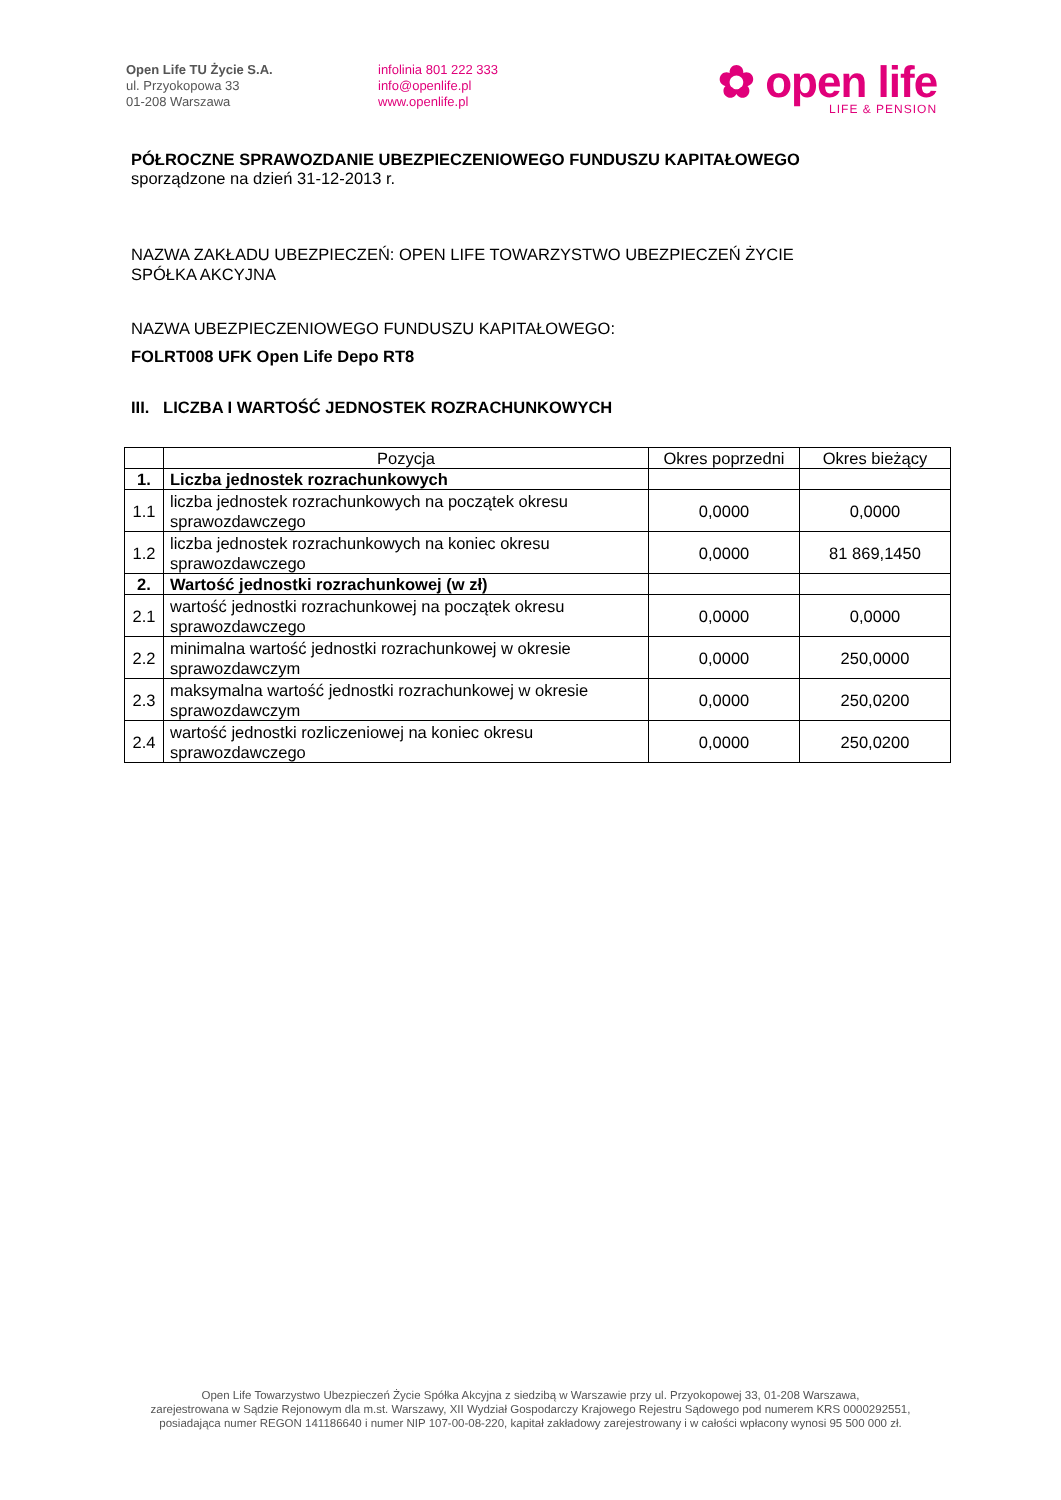Open Life TU Życie S.A.
ul. Przyokopowa 33
01-208 Warszawa
infolinia 801 222 333
info@openlife.pl
www.openlife.pl
✿ open life
LIFE & PENSION
PÓŁROCZNE SPRAWOZDANIE UBEZPIECZENIOWEGO FUNDUSZU KAPITAŁOWEGO
sporządzone na dzień 31-12-2013 r.
NAZWA ZAKŁADU UBEZPIECZEŃ: OPEN LIFE TOWARZYSTWO UBEZPIECZEŃ ŻYCIE
SPÓŁKA AKCYJNA
NAZWA UBEZPIECZENIOWEGO FUNDUSZU KAPITAŁOWEGO:
FOLRT008 UFK Open Life Depo RT8
III. LICZBA I WARTOŚĆ JEDNOSTEK ROZRACHUNKOWYCH
| | Pozycja | Okres poprzedni | Okres bieżący |
| --- | --- | --- | --- |
| 1. | Liczba jednostek rozrachunkowych | | |
| 1.1 | liczba jednostek rozrachunkowych na początek okresu sprawozdawczego | 0,0000 | 0,0000 |
| 1.2 | liczba jednostek rozrachunkowych na koniec okresu sprawozdawczego | 0,0000 | 81 869,1450 |
| 2. | Wartość jednostki rozrachunkowej (w zł) | | |
| 2.1 | wartość jednostki rozrachunkowej na początek okresu sprawozdawczego | 0,0000 | 0,0000 |
| 2.2 | minimalna wartość jednostki rozrachunkowej w okresie sprawozdawczym | 0,0000 | 250,0000 |
| 2.3 | maksymalna wartość jednostki rozrachunkowej w okresie sprawozdawczym | 0,0000 | 250,0200 |
| 2.4 | wartość jednostki rozliczeniowej na koniec okresu sprawozdawczego | 0,0000 | 250,0200 |
Open Life Towarzystwo Ubezpieczeń Życie Spółka Akcyjna z siedzibą w Warszawie przy ul. Przyokopowej 33, 01-208 Warszawa,
zarejestrowana w Sądzie Rejonowym dla m.st. Warszawy, XII Wydział Gospodarczy Krajowego Rejestru Sądowego pod numerem KRS 0000292551,
posiadająca numer REGON 141186640 i numer NIP 107-00-08-220, kapitał zakładowy zarejestrowany i w całości wpłacony wynosi 95 500 000 zł.